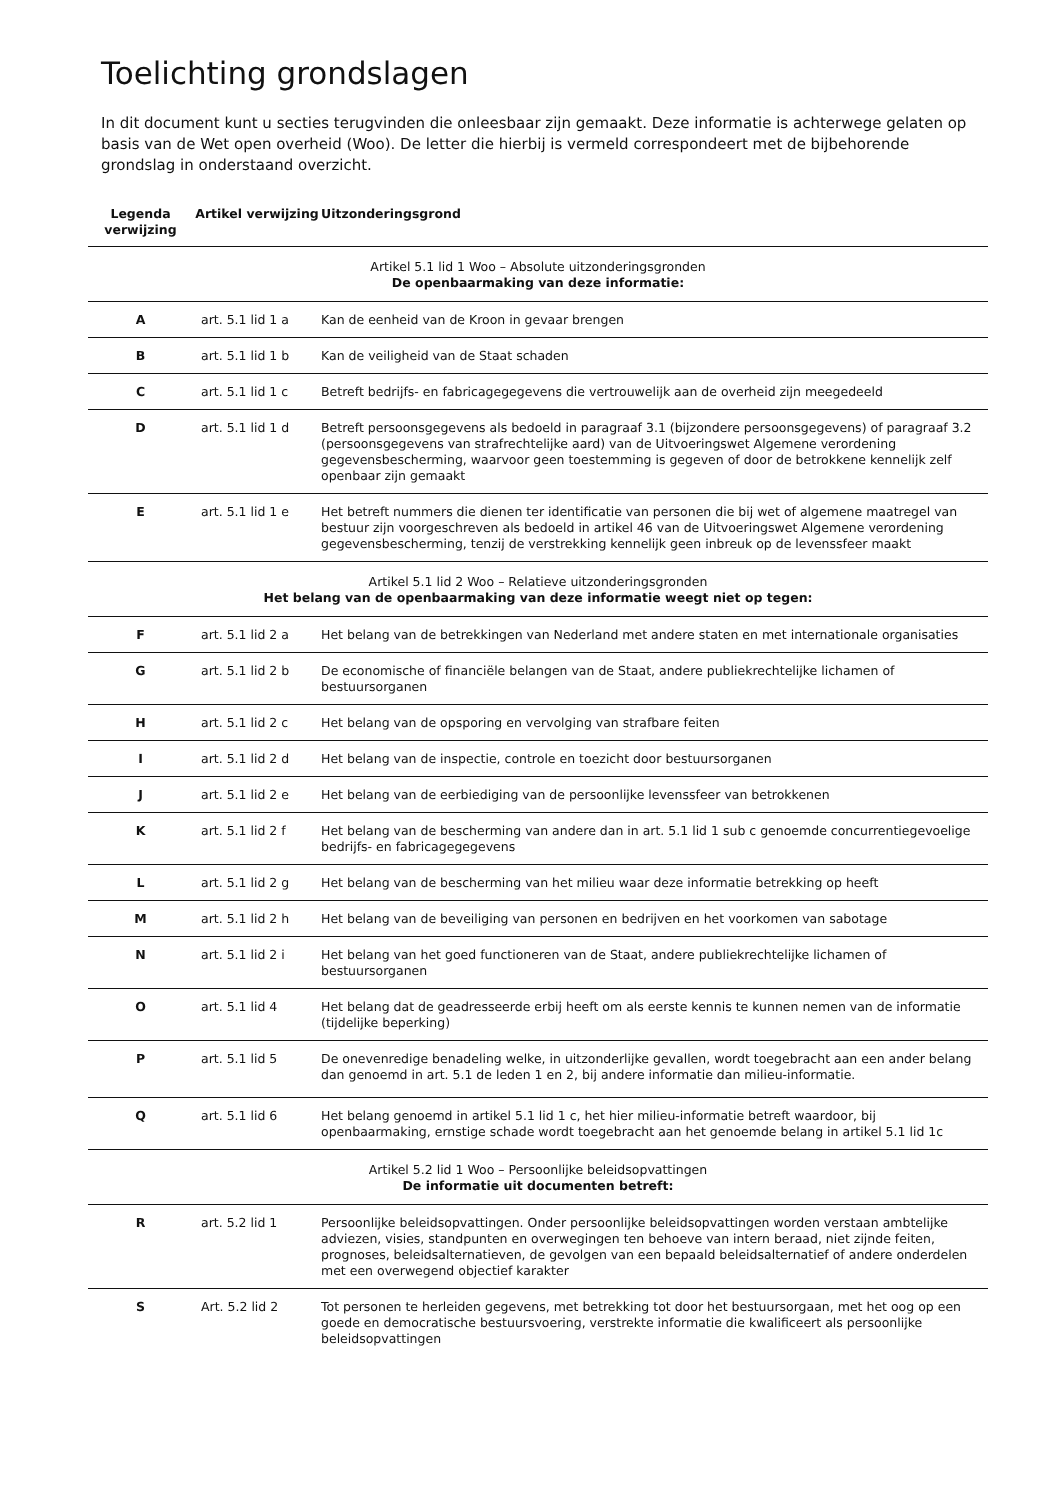Toelichting grondslagen
In dit document kunt u secties terugvinden die onleesbaar zijn gemaakt. Deze informatie is achterwege gelaten op basis van de Wet open overheid (Woo). De letter die hierbij is vermeld correspondeert met de bijbehorende grondslag in onderstaand overzicht.
| Legenda verwijzing | Artikel verwijzing | Uitzonderingsgrond |
| --- | --- | --- |
| Artikel 5.1 lid 1 Woo – Absolute uitzonderingsgronden De openbaarmaking van deze informatie: | | |
| A | art. 5.1 lid 1 a | Kan de eenheid van de Kroon in gevaar brengen |
| B | art. 5.1 lid 1 b | Kan de veiligheid van de Staat schaden |
| C | art. 5.1 lid 1 c | Betreft bedrijfs- en fabricagegegevens die vertrouwelijk aan de overheid zijn meegedeeld |
| D | art. 5.1 lid 1 d | Betreft persoonsgegevens als bedoeld in paragraaf 3.1 (bijzondere persoonsgegevens) of paragraaf 3.2 (persoonsgegevens van strafrechtelijke aard) van de Uitvoeringswet Algemene verordening gegevensbescherming, waarvoor geen toestemming is gegeven of door de betrokkene kennelijk zelf openbaar zijn gemaakt |
| E | art. 5.1 lid 1 e | Het betreft nummers die dienen ter identificatie van personen die bij wet of algemene maatregel van bestuur zijn voorgeschreven als bedoeld in artikel 46 van de Uitvoeringswet Algemene verordening gegevensbescherming, tenzij de verstrekking kennelijk geen inbreuk op de levenssfeer maakt |
| Artikel 5.1 lid 2 Woo – Relatieve uitzonderingsgronden Het belang van de openbaarmaking van deze informatie weegt niet op tegen: | | |
| F | art. 5.1 lid 2 a | Het belang van de betrekkingen van Nederland met andere staten en met internationale organisaties |
| G | art. 5.1 lid 2 b | De economische of financiële belangen van de Staat, andere publiekrechtelijke lichamen of bestuursorganen |
| H | art. 5.1 lid 2 c | Het belang van de opsporing en vervolging van strafbare feiten |
| I | art. 5.1 lid 2 d | Het belang van de inspectie, controle en toezicht door bestuursorganen |
| J | art. 5.1 lid 2 e | Het belang van de eerbiediging van de persoonlijke levenssfeer van betrokkenen |
| K | art. 5.1 lid 2 f | Het belang van de bescherming van andere dan in art. 5.1 lid 1 sub c genoemde concurrentiegevoelige bedrijfs- en fabricagegegevens |
| L | art. 5.1 lid 2 g | Het belang van de bescherming van het milieu waar deze informatie betrekking op heeft |
| M | art. 5.1 lid 2 h | Het belang van de beveiliging van personen en bedrijven en het voorkomen van sabotage |
| N | art. 5.1 lid 2 i | Het belang van het goed functioneren van de Staat, andere publiekrechtelijke lichamen of bestuursorganen |
| O | art. 5.1 lid 4 | Het belang dat de geadresseerde erbij heeft om als eerste kennis te kunnen nemen van de informatie (tijdelijke beperking) |
| P | art. 5.1 lid 5 | De onevenredige benadeling welke, in uitzonderlijke gevallen, wordt toegebracht aan een ander belang dan genoemd in art. 5.1 de leden 1 en 2, bij andere informatie dan milieu-informatie. |
| Q | art. 5.1 lid 6 | Het belang genoemd in artikel 5.1 lid 1 c, het hier milieu-informatie betreft waardoor, bij openbaarmaking, ernstige schade wordt toegebracht aan het genoemde belang in artikel 5.1 lid 1c |
| Artikel 5.2 lid 1 Woo – Persoonlijke beleidsopvattingen De informatie uit documenten betreft: | | |
| R | art. 5.2 lid 1 | Persoonlijke beleidsopvattingen. Onder persoonlijke beleidsopvattingen worden verstaan ambtelijke adviezen, visies, standpunten en overwegingen ten behoeve van intern beraad, niet zijnde feiten, prognoses, beleidsalternatieven, de gevolgen van een bepaald beleidsalternatief of andere onderdelen met een overwegend objectief karakter |
| S | Art. 5.2 lid 2 | Tot personen te herleiden gegevens, met betrekking tot door het bestuursorgaan, met het oog op een goede en democratische bestuursvoering, verstrekte informatie die kwalificeert als persoonlijke beleidsopvattingen |